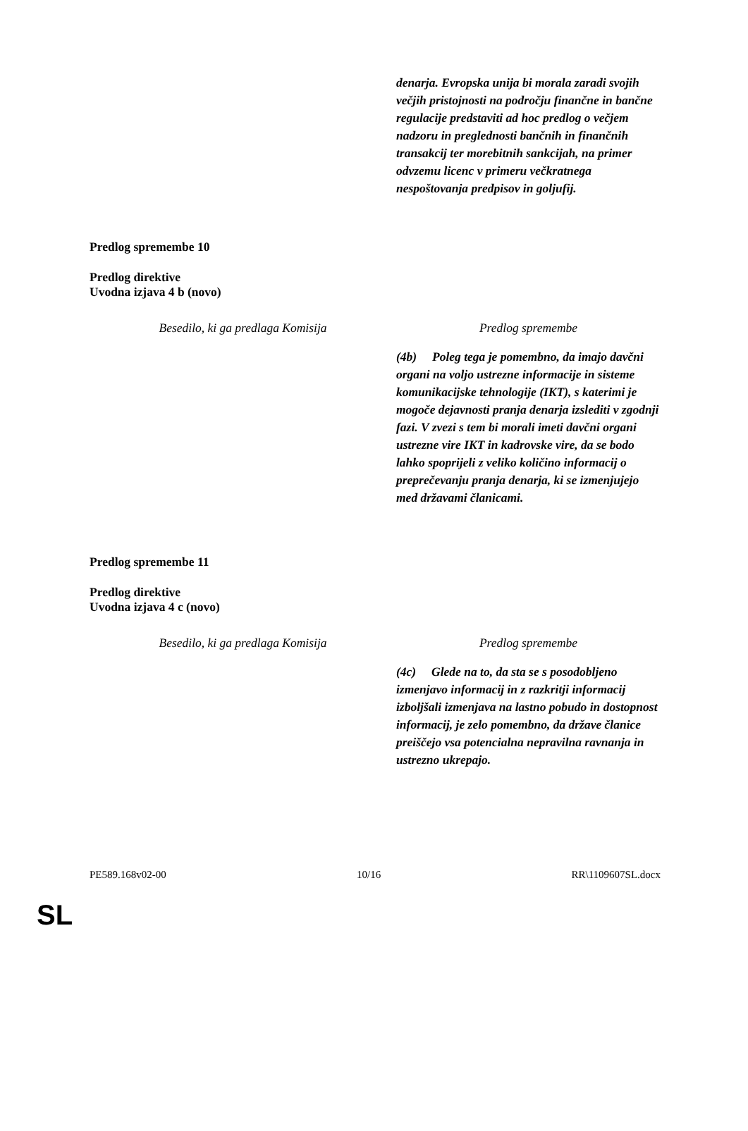| | denarja. Evropska unija bi morala zaradi svojih večjih pristojnosti na področju finančne in bančne regulacije predstaviti ad hoc predlog o večjem nadzoru in preglednosti bančnih in finančnih transakcij ter morebitnih sankcijah, na primer odvzemu licenc v primeru večkratnega nespoštovanja predpisov in goljufij. |
Predlog spremembe 10
Predlog direktive
Uvodna izjava 4 b (novo)
| Besedilo, ki ga predlaga Komisija | Predlog spremembe |
| | (4b) Poleg tega je pomembno, da imajo davčni organi na voljo ustrezne informacije in sisteme komunikacijske tehnologije (IKT), s katerimi je mogoče dejavnosti pranja denarja izslediti v zgodnji fazi. V zvezi s tem bi morali imeti davčni organi ustrezne vire IKT in kadrovske vire, da se bodo lahko spoprijeli z veliko količino informacij o preprečevanju pranja denarja, ki se izmenjujejo med državami članicami. |
Predlog spremembe 11
Predlog direktive
Uvodna izjava 4 c (novo)
| Besedilo, ki ga predlaga Komisija | Predlog spremembe |
| | (4c) Glede na to, da sta se s posodobljeno izmenjavo informacij in z razkritji informacij izboljšali izmenjava na lastno pobudo in dostopnost informacij, je zelo pomembno, da države članice preiščejo vsa potencialna nepravilna ravnanja in ustrezno ukrepajo. |
PE589.168v02-00 10/16 RR\1109607SL.docx
SL